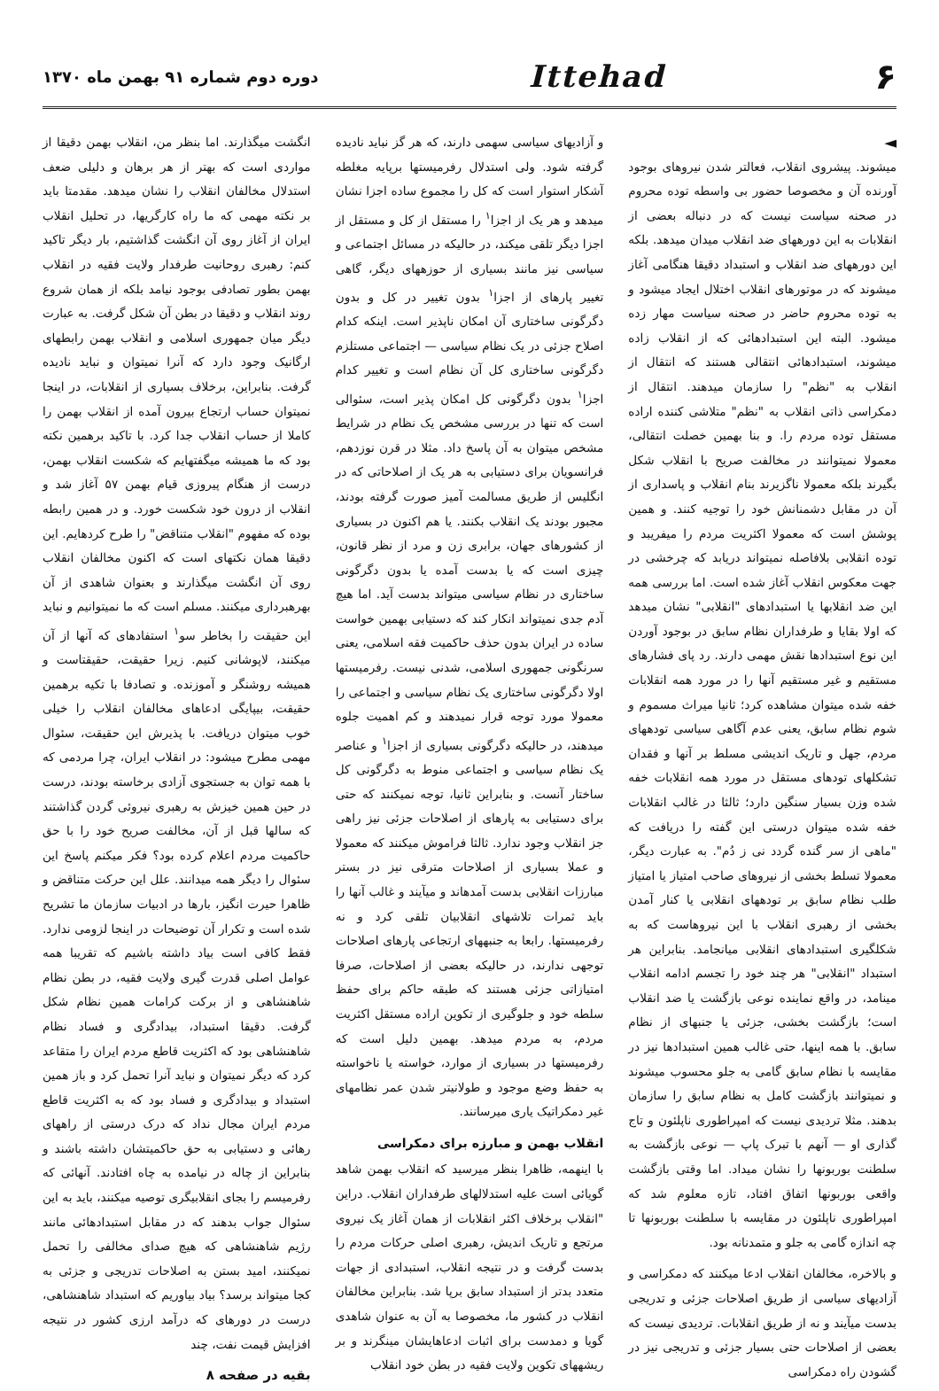۶
Ittehad
دوره دوم شماره ۹۱ بهمن ماه ۱۳۷۰
◄
میشوند. پیشروی انقلاب، فعالتر شدن نیروهای بوجود آورنده آن و مخصوصا حضور بی واسطه توده محروم در صحنه سیاست نیست که در دنباله بعضی از انقلابات به این دورههای ضد انقلاب میدان میدهد. بلکه این دورههای ضد انقلاب و استبداد دقیقا هنگامی آغاز میشوند که در موتورهای انقلاب اختلال ایجاد میشود و به توده محروم حاضر در صحنه سیاست مهار زده میشود. البته این استبدادهائی که از انقلاب زاده میشوند، استبدادهائی انتقالی هستند که انتقال از انقلاب به "نظم" را سازمان میدهند. انتقال از دمکراسی ذاتی انقلاب به "نظم" متلاشی کننده اراده مستقل توده مردم را. و بنا بهمین خصلت انتقالی، معمولا نمیتوانند در مخالفت صریح با انقلاب شکل بگیرند بلکه معمولا ناگزیرند بنام انقلاب و پاسداری از آن در مقابل دشمنانش خود را توجیه کنند. و همین پوشش است که معمولا اکثریت مردم را میفریبد و توده انقلابی بلافاصله نمیتواند دریابد که چرخشی در جهت معکوس انقلاب آغاز شده است. اما بررسی همه این ضد انقلابها یا استبدادهای "انقلابی" نشان میدهد که اولا بقایا و طرفداران نظام سابق در بوجود آوردن این نوع استبدادها نقش مهمی دارند. رد پای فشارهای مستقیم و غیر مستقیم آنها را در مورد همه انقلابات خفه شده میتوان مشاهده کرد؛ ثانیا میراث مسموم و شوم نظام سابق، یعنی عدم آگاهی سیاسی تودههای مردم، جهل و تاریک اندیشی مسلط بر آنها و فقدان تشکلهای تودهای مستقل در مورد همه انقلابات خفه شده وزن بسیار سنگین دارد؛ ثالثا در غالب انقلابات خفه شده میتوان درستی این گفته را دریافت که "ماهی از سر گنده گردد نی ز دُم". به عبارت دیگر، معمولا تسلط بخشی از نیروهای صاحب امتیاز یا امتیاز طلب نظام سابق بر تودههای انقلابی یا کنار آمدن بخشی از رهبری انقلاب با این نیروهاست که به شکلگیری استبدادهای انقلابی میانجامد. بنابراین هر استبداد "انقلابی" هر چند خود را تجسم ادامه انقلاب مینامد، در واقع نماینده نوعی بازگشت یا ضد انقلاب است؛ بازگشت بخشی، جزئی یا جنبهای از نظام سابق. با همه اینها، حتی غالب همین استبدادها نیز در مقایسه با نظام سابق گامی به جلو محسوب میشوند و نمیتوانند بازگشت کامل به نظام سابق را سازمان بدهند. مثلا تردیدی نیست که امپراطوری ناپلئون و تاج گذاری او — آنهم با تبرک پاپ — نوعی بازگشت به سلطنت بوربونها را نشان میداد. اما وقتی بازگشت واقعی بوربونها اتفاق افتاد، تازه معلوم شد که امپراطوری ناپلئون در مقایسه با سلطنت بوربونها تا چه اندازه گامی به جلو و متمدنانه بود.
و بالاخره، مخالفان انقلاب ادعا میکنند که دمکراسی و آزادیهای سیاسی از طریق اصلاحات جزئی و تدریجی بدست میآیند و نه از طریق انقلابات. تردیدی نیست که بعضی از اصلاحات حتی بسیار جزئی و تدریجی نیز در گشودن راه دمکراسی
و آزادیهای سیاسی سهمی دارند، که هر گز نباید نادیده گرفته شود. ولی استدلال رفرمیستها برپایه مغلطه آشکار استوار است که کل را مجموع ساده اجزا نشان میدهد و هر یک از اجزا<sup>۱</sup> را مستقل از کل و مستقل از اجزا دیگر تلقی میکند، در حالیکه در مسائل اجتماعی و سیاسی نیز مانند بسیاری از حوزههای دیگر، گاهی تغییر پارهای از اجزا<sup>۱</sup> بدون تغییر در کل و بدون دگرگونی ساختاری آن امکان ناپذیر است. اینکه کدام اصلاح جزئی در یک نظام سیاسی — اجتماعی مستلزم دگرگونی ساختاری کل آن نظام است و تغییر کدام اجزا<sup>۱</sup> بدون دگرگونی کل امکان پذیر است، سئوالی است که تنها در بررسی مشخص یک نظام در شرایط مشخص میتوان به آن پاسخ داد. مثلا در قرن نوزدهم، فرانسویان برای دستیابی به هر یک از اصلاحاتی که در انگلیس از طریق مسالمت آمیز صورت گرفته بودند، مجبور بودند یک انقلاب بکنند. یا هم اکنون در بسیاری از کشورهای جهان، برابری زن و مرد از نظر قانون، چیزی است که یا بدست آمده یا بدون دگرگونی ساختاری در نظام سیاسی میتواند بدست آید. اما هیچ آدم جدی نمیتواند انکار کند که دستیابی بهمین خواست ساده در ایران بدون حذف حاکمیت فقه اسلامی، یعنی سرنگونی جمهوری اسلامی، شدنی نیست. رفرمیستها اولا دگرگونی ساختاری یک نظام سیاسی و اجتماعی را معمولا مورد توجه قرار نمیدهند و کم اهمیت جلوه میدهند، در حالیکه دگرگونی بسیاری از اجزا<sup>۱</sup> و عناصر یک نظام سیاسی و اجتماعی منوط به دگرگونی کل ساختار آنست. و بنابراین ثانیا، توجه نمیکنند که حتی برای دستیابی به پارهای از اصلاحات جزئی نیز راهی جز انقلاب وجود ندارد. ثالثا فراموش میکنند که معمولا و عملا بسیاری از اصلاحات مترقی نیز در بستر مبارزات انقلابی بدست آمدهاند و میآیند و غالب آنها را باید ثمرات تلاشهای انقلابیان تلقی کرد و نه رفرمیستها. رابعا به جنبههای ارتجاعی پارهای اصلاحات توجهی ندارند، در حالیکه بعضی از اصلاحات، صرفا امتیازاتی جزئی هستند که طبقه حاکم برای حفظ سلطه خود و جلوگیری از تکوین اراده مستقل اکثریت مردم، به مردم میدهد. بهمین دلیل است که رفرمیستها در بسیاری از موارد، خواسته یا ناخواسته به حفظ وضع موجود و طولانیتر شدن عمر نظامهای غیر دمکراتیک یاری میرسانند.
انقلاب بهمن و مبارزه برای دمکراسی
با اینهمه، ظاهرا بنظر میرسید که انقلاب بهمن شاهد گویائی است علیه استدلالهای طرفداران انقلاب. دراین "انقلاب برخلاف اکثر انقلابات از همان آغاز یک نیروی مرتجع و تاریک اندیش، رهبری اصلی حرکات مردم را بدست گرفت و در نتیجه انقلاب، استبدادی از جهات متعدد بدتر از استبداد سابق برپا شد. بنابراین مخالفان انقلاب در کشور ما، مخصوصا به آن به عنوان شاهدی گویا و دمدست برای اثبات ادعاهایشان مینگرند و بر ریشههای تکوین ولایت فقیه در بطن خود انقلاب
انگشت میگذارند. اما بنظر من، انقلاب بهمن دقیقا از مواردی است که بهتر از هر برهان و دلیلی ضعف استدلال مخالفان انقلاب را نشان میدهد. مقدمتا باید بر نکته مهمی که ما راه کارگریها، در تحلیل انقلاب ایران از آغاز روی آن انگشت گذاشتیم، بار دیگر تاکید کنم: رهبری روحانیت طرفدار ولایت فقیه در انقلاب بهمن بطور تصادفی بوجود نیامد بلکه از همان شروع روند انقلاب و دقیقا در بطن آن شکل گرفت. به عبارت دیگر میان جمهوری اسلامی و انقلاب بهمن رابطهای ارگانیک وجود دارد که آنرا نمیتوان و نباید نادیده گرفت. بنابراین، برخلاف بسیاری از انقلابات، در اینجا نمیتوان حساب ارتجاع بیرون آمده از انقلاب بهمن را کاملا از حساب انقلاب جدا کرد. با تاکید برهمین نکته بود که ما همیشه میگفتهایم که شکست انقلاب بهمن، درست از هنگام پیروزی قیام بهمن ۵۷ آغاز شد و انقلاب از درون خود شکست خورد. و در همین رابطه بوده که مفهوم "انقلاب متناقض" را طرح کردهایم. این دقیقا همان نکتهای است که اکنون مخالفان انقلاب روی آن انگشت میگذارند و بعنوان شاهدی از آن بهرهبرداری میکنند. مسلم است که ما نمیتوانیم و نباید این حقیقت را بخاطر سو<sup>۱</sup> استفادهای که آنها از آن میکنند، لاپوشانی کنیم. زیرا حقیقت، حقیقتاست و همیشه روشنگر و آموزنده. و تصادفا با تکیه برهمین حقیقت، بیپایگی ادعاهای مخالفان انقلاب را خیلی خوب میتوان دریافت. با پذیرش این حقیقت، سئوال مهمی مطرح میشود: در انقلاب ایران، چرا مردمی که با همه توان به جستجوی آزادی برخاسته بودند، درست در حین همین خیزش به رهبری نیروئی گردن گذاشتند که سالها قبل از آن، مخالفت صریح خود را با حق حاکمیت مردم اعلام کرده بود؟ فکر میکنم پاسخ این سئوال را دیگر همه میدانند. علل این حرکت متناقض و ظاهرا حیرت انگیز، بارها در ادبیات سازمان ما تشریح شده است و تکرار آن توضیحات در اینجا لزومی ندارد. فقط کافی است بیاد داشته باشیم که تقریبا همه عوامل اصلی قدرت گیری ولایت فقیه، در بطن نظام شاهنشاهی و از برکت کرامات همین نظام شکل گرفت. دقیقا استبداد، بیدادگری و فساد نظام شاهنشاهی بود که اکثریت قاطع مردم ایران را متقاعد کرد که دیگر نمیتوان و نباید آنرا تحمل کرد و باز همین استبداد و بیدادگری و فساد بود که به اکثریت قاطع مردم ایران مجال نداد که درک درستی از راههای رهائی و دستیابی به حق حاکمیتشان داشته باشند و بنابراین از چاله در نیامده به چاه افتادند. آنهائی که رفرمیسم را بجای انقلابیگری توصیه میکنند، باید به این سئوال جواب بدهند که در مقابل استبدادهائی مانند رژیم شاهنشاهی که هیچ صدای مخالفی را تحمل نمیکنند، امید بستن به اصلاحات تدریجی و جزئی به کجا میتواند برسد؟ بیاد بیاوریم که استبداد شاهنشاهی، درست در دورهای که درآمد ارزی کشور در نتیجه افزایش قیمت نفت، چند
بقیه در صفحه ۸